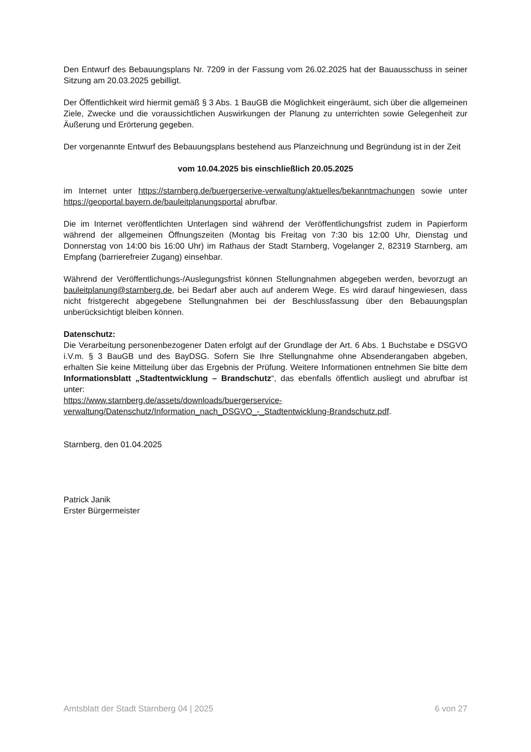Den Entwurf des Bebauungsplans Nr. 7209 in der Fassung vom 26.02.2025 hat der Bauausschuss in seiner Sitzung am 20.03.2025 gebilligt.
Der Öffentlichkeit wird hiermit gemäß § 3 Abs. 1 BauGB die Möglichkeit eingeräumt, sich über die allgemeinen Ziele, Zwecke und die voraussichtlichen Auswirkungen der Planung zu unterrichten sowie Gelegenheit zur Äußerung und Erörterung gegeben.
Der vorgenannte Entwurf des Bebauungsplans bestehend aus Planzeichnung und Begründung ist in der Zeit
vom 10.04.2025 bis einschließlich 20.05.2025
im Internet unter https://starnberg.de/buergerserive-verwaltung/aktuelles/bekanntmachungen sowie unter https://geoportal.bayern.de/bauleitplanungsportal abrufbar.
Die im Internet veröffentlichten Unterlagen sind während der Veröffentlichungsfrist zudem in Papierform während der allgemeinen Öffnungszeiten (Montag bis Freitag von 7:30 bis 12:00 Uhr, Dienstag und Donnerstag von 14:00 bis 16:00 Uhr) im Rathaus der Stadt Starnberg, Vogelanger 2, 82319 Starnberg, am Empfang (barrierefreier Zugang) einsehbar.
Während der Veröffentlichungs-/Auslegungsfrist können Stellungnahmen abgegeben werden, bevorzugt an bauleitplanung@starnberg.de, bei Bedarf aber auch auf anderem Wege. Es wird darauf hingewiesen, dass nicht fristgerecht abgegebene Stellungnahmen bei der Beschlussfassung über den Bebauungsplan unberücksichtigt bleiben können.
Datenschutz:
Die Verarbeitung personenbezogener Daten erfolgt auf der Grundlage der Art. 6 Abs. 1 Buchstabe e DSGVO i.V.m. § 3 BauGB und des BayDSG. Sofern Sie Ihre Stellungnahme ohne Absenderangaben abgeben, erhalten Sie keine Mitteilung über das Ergebnis der Prüfung. Weitere Informationen entnehmen Sie bitte dem Informationsblatt „Stadtentwicklung – Brandschutz“, das ebenfalls öffentlich ausliegt und abrufbar ist unter:
https://www.starnberg.de/assets/downloads/buergerservice-
verwaltung/Datenschutz/Information_nach_DSGVO_-_Stadtentwicklung-Brandschutz.pdf.
Starnberg, den 01.04.2025
Patrick Janik
Erster Bürgermeister
Amtsblatt der Stadt Starnberg 04 | 2025 6 von 27